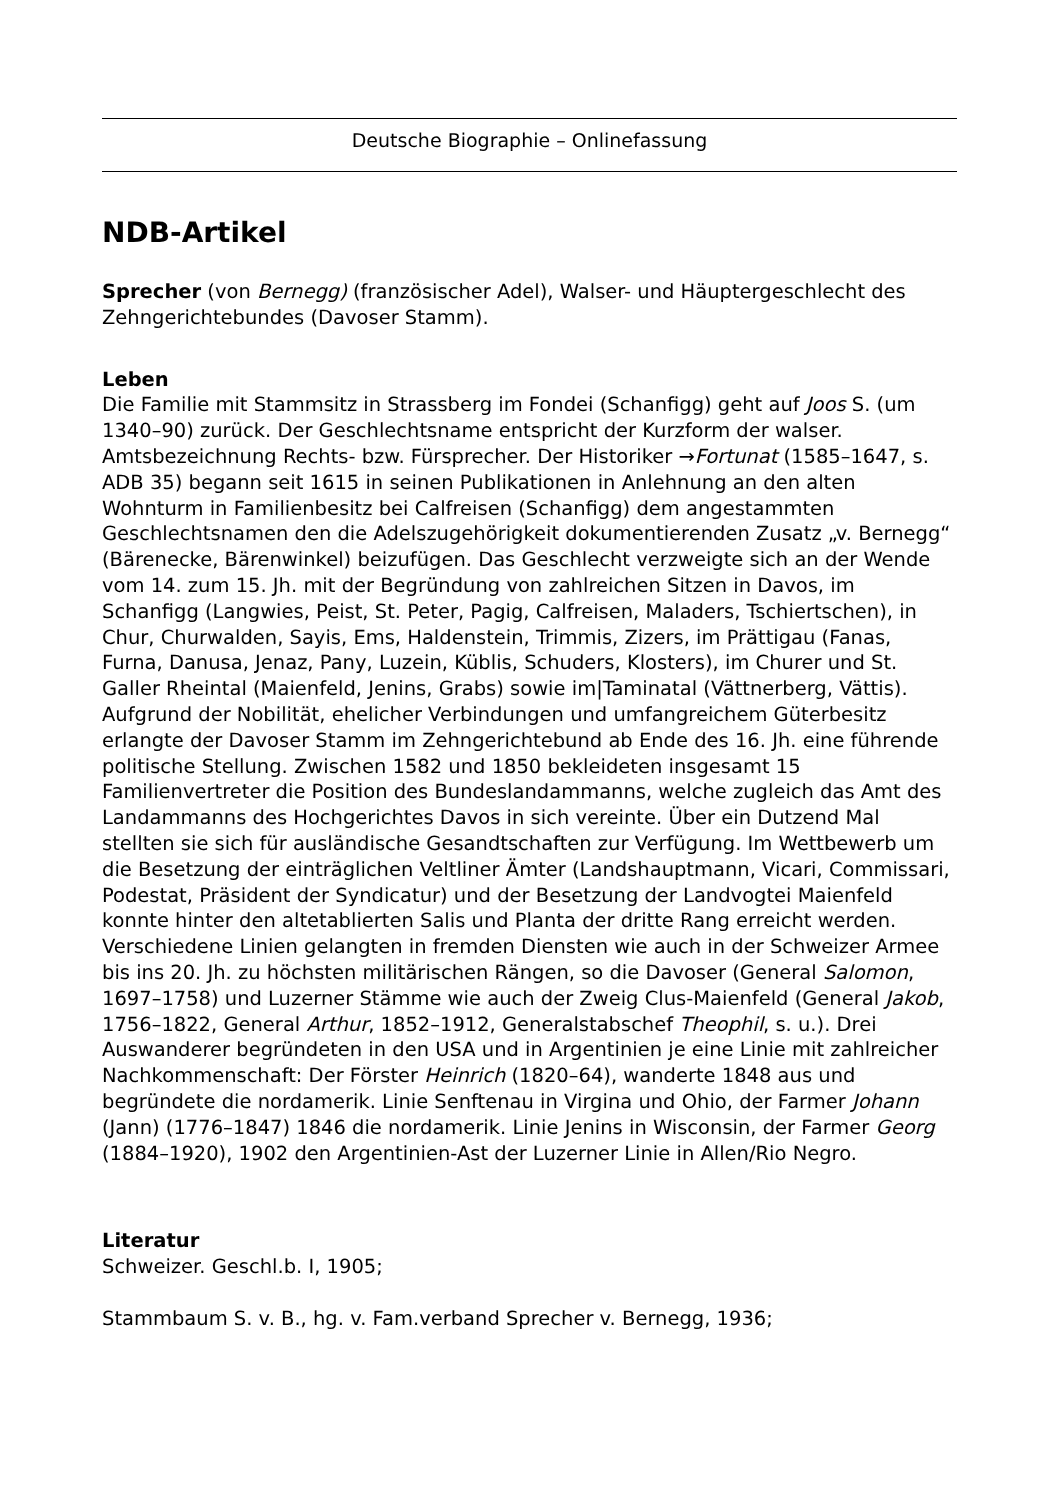Deutsche Biographie – Onlinefassung
NDB-Artikel
Sprecher (von Bernegg) (französischer Adel), Walser- und Häuptergeschlecht des Zehngerichtebundes (Davoser Stamm).
Leben
Die Familie mit Stammsitz in Strassberg im Fondei (Schanfigg) geht auf Joos S. (um 1340–90) zurück. Der Geschlechtsname entspricht der Kurzform der walser. Amtsbezeichnung Rechts- bzw. Fürsprecher. Der Historiker →Fortunat (1585–1647, s. ADB 35) begann seit 1615 in seinen Publikationen in Anlehnung an den alten Wohnturm in Familienbesitz bei Calfreisen (Schanfigg) dem angestammten Geschlechtsnamen den die Adelszugehörigkeit dokumentierenden Zusatz „v. Bernegg“ (Bärenecke, Bärenwinkel) beizufügen. Das Geschlecht verzweigte sich an der Wende vom 14. zum 15. Jh. mit der Begründung von zahlreichen Sitzen in Davos, im Schanfigg (Langwies, Peist, St. Peter, Pagig, Calfreisen, Maladers, Tschiertschen), in Chur, Churwalden, Sayis, Ems, Haldenstein, Trimmis, Zizers, im Prättigau (Fanas, Furna, Danusa, Jenaz, Pany, Luzein, Küblis, Schuders, Klosters), im Churer und St. Galler Rheintal (Maienfeld, Jenins, Grabs) sowie im|Taminatal (Vättnerberg, Vättis). Aufgrund der Nobilität, ehelicher Verbindungen und umfangreichem Güterbesitz erlangte der Davoser Stamm im Zehngerichtebund ab Ende des 16. Jh. eine führende politische Stellung. Zwischen 1582 und 1850 bekleideten insgesamt 15 Familienvertreter die Position des Bundeslandammanns, welche zugleich das Amt des Landammanns des Hochgerichtes Davos in sich vereinte. Über ein Dutzend Mal stellten sie sich für ausländische Gesandtschaften zur Verfügung. Im Wettbewerb um die Besetzung der einträglichen Veltliner Ämter (Landshauptmann, Vicari, Commissari, Podestat, Präsident der Syndicatur) und der Besetzung der Landvogtei Maienfeld konnte hinter den altetablierten Salis und Planta der dritte Rang erreicht werden. Verschiedene Linien gelangten in fremden Diensten wie auch in der Schweizer Armee bis ins 20. Jh. zu höchsten militärischen Rängen, so die Davoser (General Salomon, 1697–1758) und Luzerner Stämme wie auch der Zweig Clus-Maienfeld (General Jakob, 1756–1822, General Arthur, 1852–1912, Generalstabschef Theophil, s. u.). Drei Auswanderer begründeten in den USA und in Argentinien je eine Linie mit zahlreicher Nachkommenschaft: Der Förster Heinrich (1820–64), wanderte 1848 aus und begründete die nordamerik. Linie Senftenau in Virgina und Ohio, der Farmer Johann (Jann) (1776–1847) 1846 die nordamerik. Linie Jenins in Wisconsin, der Farmer Georg (1884–1920), 1902 den Argentinien-Ast der Luzerner Linie in Allen/Rio Negro.
Literatur
Schweizer. Geschl.b. I, 1905;
Stammbaum S. v. B., hg. v. Fam.verband Sprecher v. Bernegg, 1936;